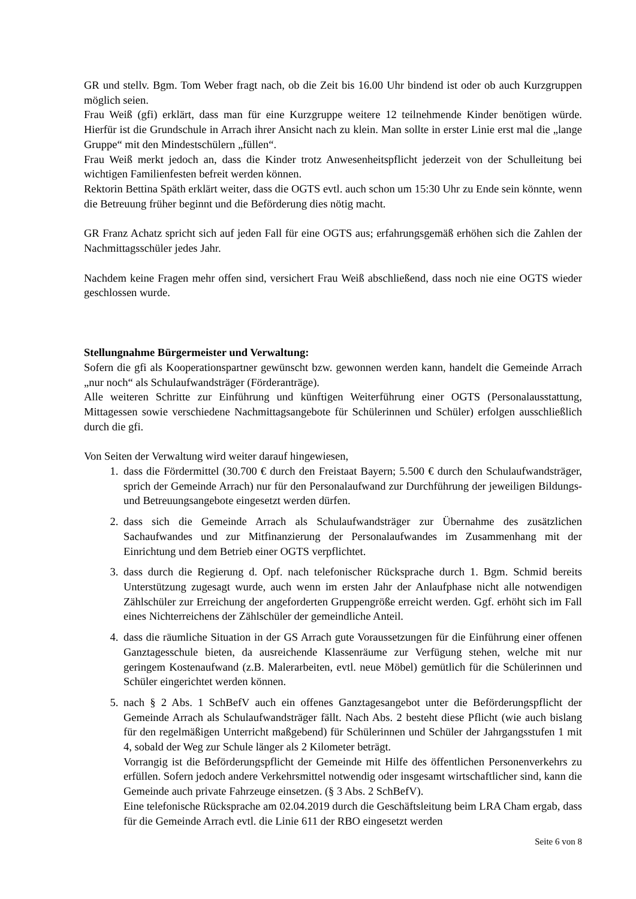GR und stellv. Bgm. Tom Weber fragt nach, ob die Zeit bis 16.00 Uhr bindend ist oder ob auch Kurzgruppen möglich seien.
Frau Weiß (gfi) erklärt, dass man für eine Kurzgruppe weitere 12 teilnehmende Kinder benötigen würde. Hierfür ist die Grundschule in Arrach ihrer Ansicht nach zu klein. Man sollte in erster Linie erst mal die „lange Gruppe“ mit den Mindestschülern „füllen“.
Frau Weiß merkt jedoch an, dass die Kinder trotz Anwesenheitspflicht jederzeit von der Schulleitung bei wichtigen Familienfesten befreit werden können.
Rektorin Bettina Späth erklärt weiter, dass die OGTS evtl. auch schon um 15:30 Uhr zu Ende sein könnte, wenn die Betreuung früher beginnt und die Beförderung dies nötig macht.
GR Franz Achatz spricht sich auf jeden Fall für eine OGTS aus; erfahrungsgemäß erhöhen sich die Zahlen der Nachmittagsschüler jedes Jahr.
Nachdem keine Fragen mehr offen sind, versichert Frau Weiß abschließend, dass noch nie eine OGTS wieder geschlossen wurde.
Stellungnahme Bürgermeister und Verwaltung:
Sofern die gfi als Kooperationspartner gewünscht bzw. gewonnen werden kann, handelt die Gemeinde Arrach „nur noch“ als Schulaufwandsträger (Förderanträge).
Alle weiteren Schritte zur Einführung und künftigen Weiterführung einer OGTS (Personalausstattung, Mittagessen sowie verschiedene Nachmittagsangebote für Schülerinnen und Schüler) erfolgen ausschließlich durch die gfi.
Von Seiten der Verwaltung wird weiter darauf hingewiesen,
1. dass die Fördermittel (30.700 € durch den Freistaat Bayern; 5.500 € durch den Schulaufwandsträger, sprich der Gemeinde Arrach) nur für den Personalaufwand zur Durchführung der jeweiligen Bildungs- und Betreuungsangebote eingesetzt werden dürfen.
2. dass sich die Gemeinde Arrach als Schulaufwandsträger zur Übernahme des zusätzlichen Sachaufwandes und zur Mitfinanzierung der Personalaufwandes im Zusammenhang mit der Einrichtung und dem Betrieb einer OGTS verpflichtet.
3. dass durch die Regierung d. Opf. nach telefonischer Rücksprache durch 1. Bgm. Schmid bereits Unterstützung zugesagt wurde, auch wenn im ersten Jahr der Anlaufphase nicht alle notwendigen Zählschüler zur Erreichung der angeforderten Gruppengröße erreicht werden. Ggf. erhöht sich im Fall eines Nichterreichens der Zählschüler der gemeindliche Anteil.
4. dass die räumliche Situation in der GS Arrach gute Voraussetzungen für die Einführung einer offenen Ganztagesschule bieten, da ausreichende Klassenräume zur Verfügung stehen, welche mit nur geringem Kostenaufwand (z.B. Malerarbeiten, evtl. neue Möbel) gemütlich für die Schülerinnen und Schüler eingerichtet werden können.
5. nach § 2 Abs. 1 SchBefV auch ein offenes Ganztagesangebot unter die Beförderungspflicht der Gemeinde Arrach als Schulaufwandsträger fällt. Nach Abs. 2 besteht diese Pflicht (wie auch bislang für den regelmäßigen Unterricht maßgebend) für Schülerinnen und Schüler der Jahrgangsstufen 1 mit 4, sobald der Weg zur Schule länger als 2 Kilometer beträgt.
Vorrangig ist die Beförderungspflicht der Gemeinde mit Hilfe des öffentlichen Personenverkehrs zu erfüllen. Sofern jedoch andere Verkehrsmittel notwendig oder insgesamt wirtschaftlicher sind, kann die Gemeinde auch private Fahrzeuge einsetzen. (§ 3 Abs. 2 SchBefV).
Eine telefonische Rücksprache am 02.04.2019 durch die Geschäftsleitung beim LRA Cham ergab, dass für die Gemeinde Arrach evtl. die Linie 611 der RBO eingesetzt werden
Seite 6 von 8